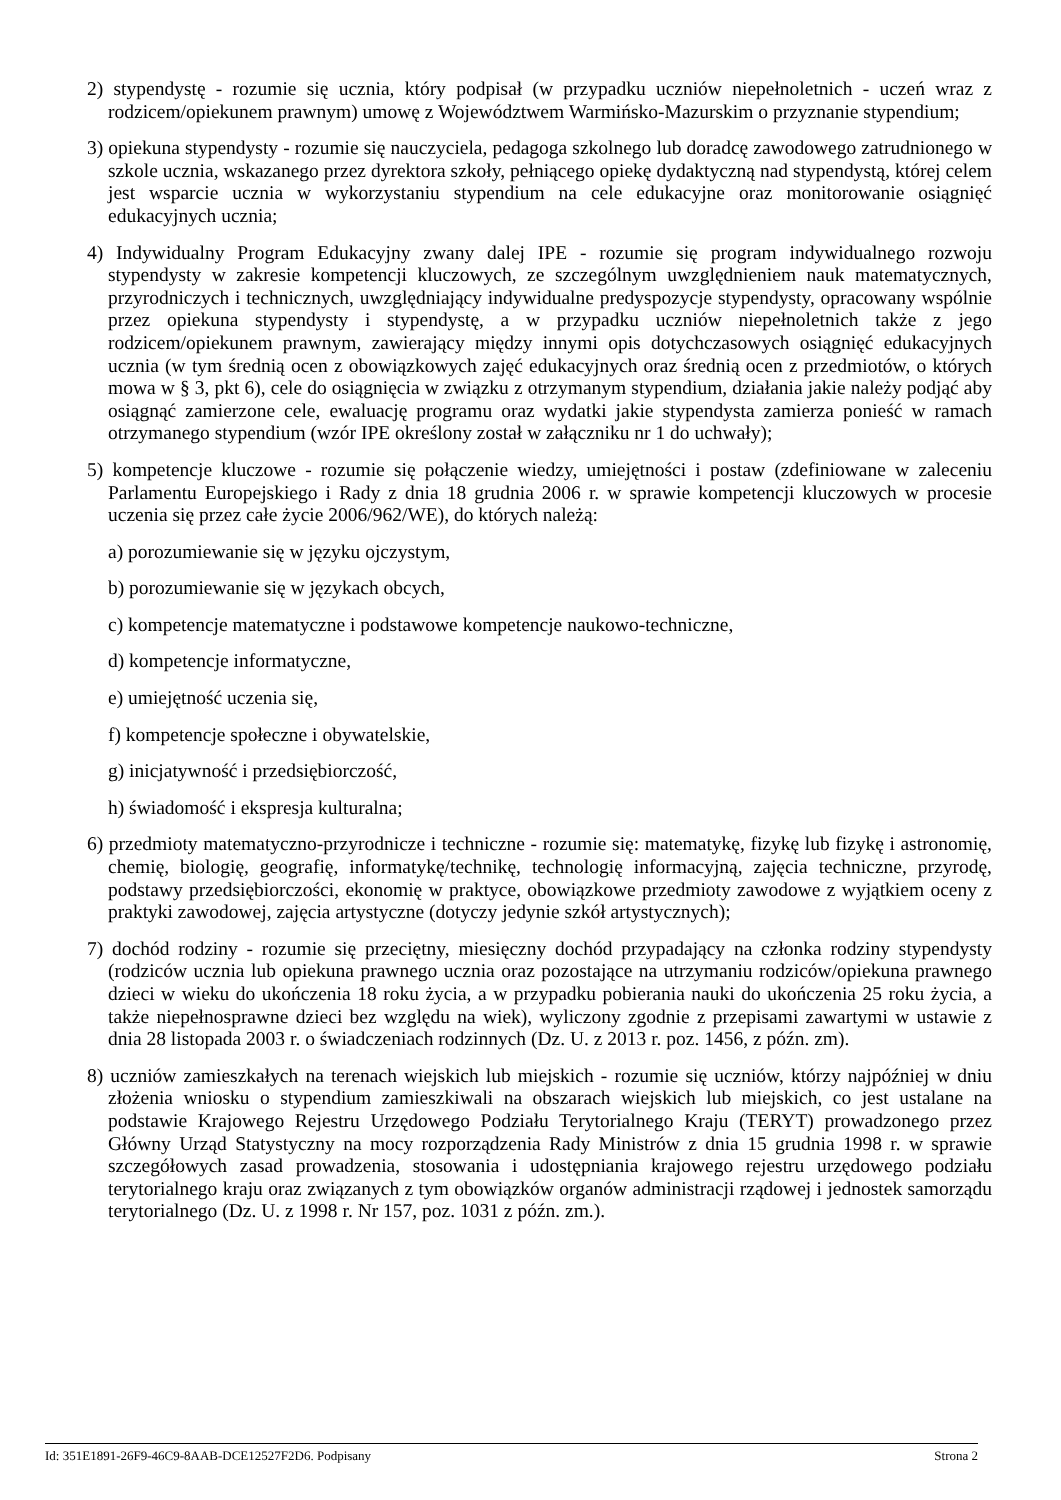2) stypendystę - rozumie się ucznia, który podpisał (w przypadku uczniów niepełnoletnich - uczeń wraz z rodzicem/opiekunem prawnym) umowę z Województwem Warmińsko-Mazurskim o przyznanie stypendium;
3) opiekuna stypendysty - rozumie się nauczyciela, pedagoga szkolnego lub doradcę zawodowego zatrudnionego w szkole ucznia, wskazanego przez dyrektora szkoły, pełniącego opiekę dydaktyczną nad stypendystą, której celem jest wsparcie ucznia w wykorzystaniu stypendium na cele edukacyjne oraz monitorowanie osiągnięć edukacyjnych ucznia;
4) Indywidualny Program Edukacyjny zwany dalej IPE - rozumie się program indywidualnego rozwoju stypendysty w zakresie kompetencji kluczowych, ze szczególnym uwzględnieniem nauk matematycznych, przyrodniczych i technicznych, uwzględniający indywidualne predyspozycje stypendysty, opracowany wspólnie przez opiekuna stypendysty i stypendystę, a w przypadku uczniów niepełnoletnich także z jego rodzicem/opiekunem prawnym, zawierający między innymi opis dotychczasowych osiągnięć edukacyjnych ucznia (w tym średnią ocen z obowiązkowych zajęć edukacyjnych oraz średnią ocen z przedmiotów, o których mowa w § 3, pkt 6), cele do osiągnięcia w związku z otrzymanym stypendium, działania jakie należy podjąć aby osiągnąć zamierzone cele, ewaluację programu oraz wydatki jakie stypendysta zamierza ponieść w ramach otrzymanego stypendium (wzór IPE określony został w załączniku nr 1 do uchwały);
5) kompetencje kluczowe - rozumie się połączenie wiedzy, umiejętności i postaw (zdefiniowane w zaleceniu Parlamentu Europejskiego i Rady z dnia 18 grudnia 2006 r. w sprawie kompetencji kluczowych w procesie uczenia się przez całe życie 2006/962/WE), do których należą:
a) porozumiewanie się w języku ojczystym,
b) porozumiewanie się w językach obcych,
c) kompetencje matematyczne i podstawowe kompetencje naukowo-techniczne,
d) kompetencje informatyczne,
e) umiejętność uczenia się,
f) kompetencje społeczne i obywatelskie,
g) inicjatywność i przedsiębiorczość,
h) świadomość i ekspresja kulturalna;
6) przedmioty matematyczno-przyrodnicze i techniczne - rozumie się: matematykę, fizykę lub fizykę i astronomię, chemię, biologię, geografię, informatykę/technikę, technologię informacyjną, zajęcia techniczne, przyrodę, podstawy przedsiębiorczości, ekonomię w praktyce, obowiązkowe przedmioty zawodowe z wyjątkiem oceny z praktyki zawodowej, zajęcia artystyczne (dotyczy jedynie szkół artystycznych);
7) dochód rodziny - rozumie się przeciętny, miesięczny dochód przypadający na członka rodziny stypendysty (rodziców ucznia lub opiekuna prawnego ucznia oraz pozostające na utrzymaniu rodziców/opiekuna prawnego dzieci w wieku do ukończenia 18 roku życia, a w przypadku pobierania nauki do ukończenia 25 roku życia, a także niepełnosprawne dzieci bez względu na wiek), wyliczony zgodnie z przepisami zawartymi w ustawie z dnia 28 listopada 2003 r. o świadczeniach rodzinnych (Dz. U. z 2013 r. poz. 1456, z późn. zm).
8) uczniów zamieszkałych na terenach wiejskich lub miejskich - rozumie się uczniów, którzy najpóźniej w dniu złożenia wniosku o stypendium zamieszkiwali na obszarach wiejskich lub miejskich, co jest ustalane na podstawie Krajowego Rejestru Urzędowego Podziału Terytorialnego Kraju (TERYT) prowadzonego przez Główny Urząd Statystyczny na mocy rozporządzenia Rady Ministrów z dnia 15 grudnia 1998 r. w sprawie szczegółowych zasad prowadzenia, stosowania i udostępniania krajowego rejestru urzędowego podziału terytorialnego kraju oraz związanych z tym obowiązków organów administracji rządowej i jednostek samorządu terytorialnego (Dz. U. z 1998 r. Nr 157, poz. 1031 z późn. zm.).
Id: 351E1891-26F9-46C9-8AAB-DCE12527F2D6. Podpisany Strona 2